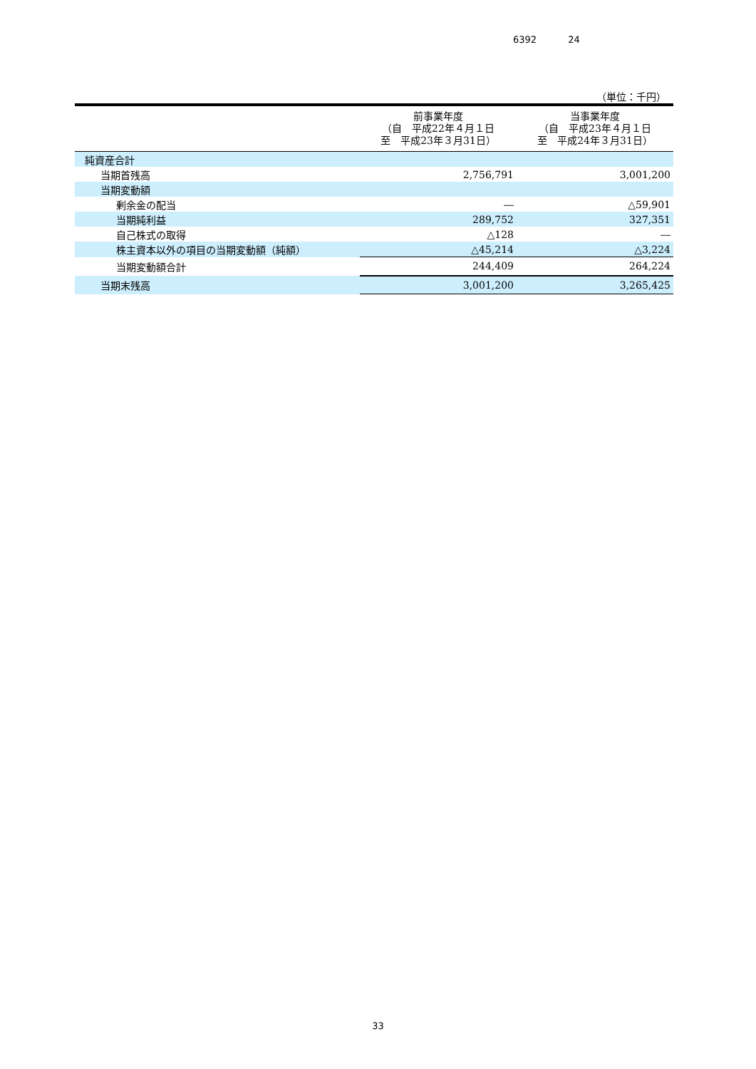6392 24
（単位：千円）
| | 前事業年度 （自 平成22年４月１日 至 平成23年３月31日） | 当事業年度 （自 平成23年４月１日 至 平成24年３月31日） |
| --- | --- | --- |
| 純資産合計 | | |
| 当期首残高 | 2,756,791 | 3,001,200 |
| 当期変動額 | | |
| 剰余金の配当 | ― | △59,901 |
| 当期純利益 | 289,752 | 327,351 |
| 自己株式の取得 | △128 | ― |
| 株主資本以外の項目の当期変動額（純額） | △45,214 | △3,224 |
| 当期変動額合計 | 244,409 | 264,224 |
| 当期末残高 | 3,001,200 | 3,265,425 |
33